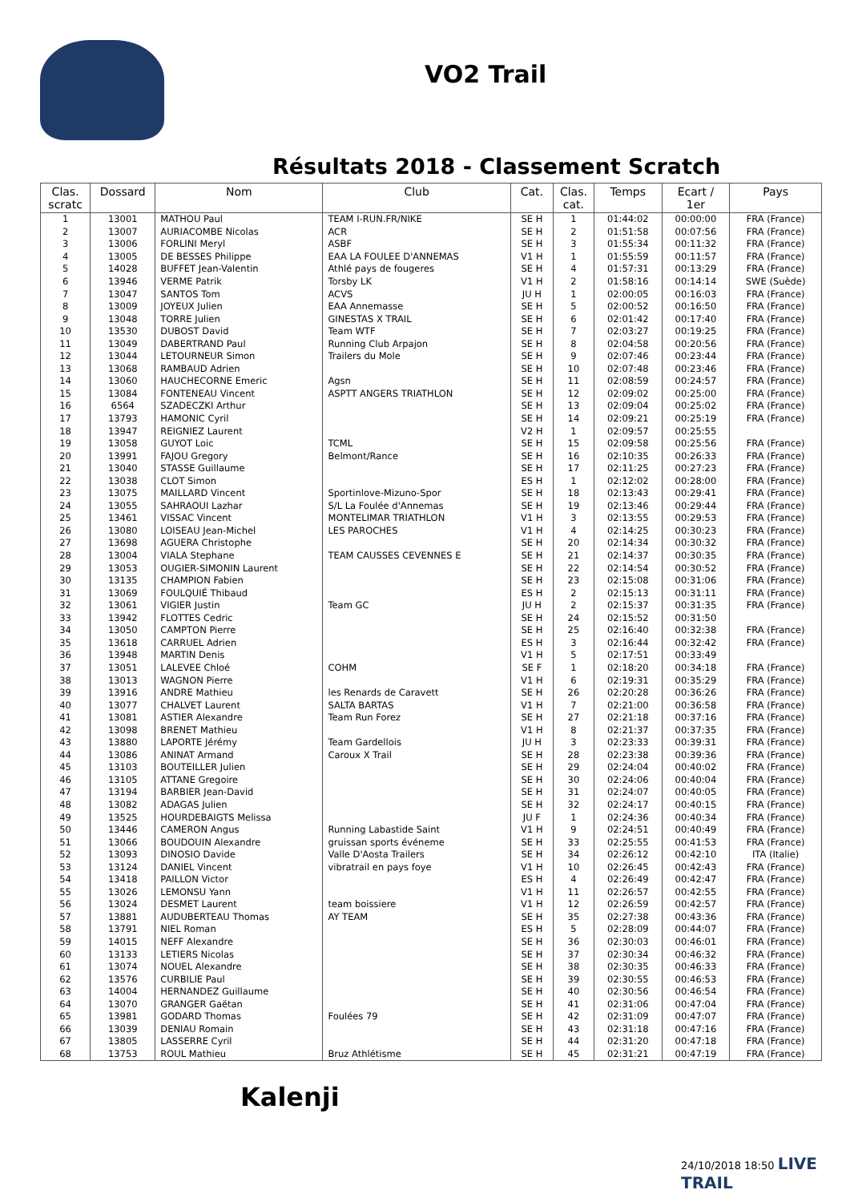VO2 Trail
Résultats 2018 - Classement Scratch
| Clas. scratc | Dossard | Nom | Club | Cat. | Clas. cat. | Temps | Ecart / 1er | Pays |
| --- | --- | --- | --- | --- | --- | --- | --- | --- |
| 1 | 13001 | MATHOU Paul | TEAM I-RUN.FR/NIKE | SE H | 1 | 01:44:02 | 00:00:00 | FRA (France) |
| 2 | 13007 | AURIACOMBE Nicolas | ACR | SE H | 2 | 01:51:58 | 00:07:56 | FRA (France) |
| 3 | 13006 | FORLINI Meryl | ASBF | SE H | 3 | 01:55:34 | 00:11:32 | FRA (France) |
| 4 | 13005 | DE BESSES Philippe | EAA LA FOULEE D'ANNEMAS | V1 H | 1 | 01:55:59 | 00:11:57 | FRA (France) |
| 5 | 14028 | BUFFET Jean-Valentin | Athlé pays de fougeres | SE H | 4 | 01:57:31 | 00:13:29 | FRA (France) |
| 6 | 13946 | VERME Patrik | Torsby LK | V1 H | 2 | 01:58:16 | 00:14:14 | SWE (Suède) |
| 7 | 13047 | SANTOS Tom | ACVS | JU H | 1 | 02:00:05 | 00:16:03 | FRA (France) |
| 8 | 13009 | JOYEUX Julien | EAA Annemasse | SE H | 5 | 02:00:52 | 00:16:50 | FRA (France) |
| 9 | 13048 | TORRE Julien | GINESTAS X TRAIL | SE H | 6 | 02:01:42 | 00:17:40 | FRA (France) |
| 10 | 13530 | DUBOST David | Team WTF | SE H | 7 | 02:03:27 | 00:19:25 | FRA (France) |
| 11 | 13049 | DABERTRAND Paul | Running Club Arpajon | SE H | 8 | 02:04:58 | 00:20:56 | FRA (France) |
| 12 | 13044 | LETOURNEUR Simon | Trailers du Mole | SE H | 9 | 02:07:46 | 00:23:44 | FRA (France) |
| 13 | 13068 | RAMBAUD Adrien | | SE H | 10 | 02:07:48 | 00:23:46 | FRA (France) |
| 14 | 13060 | HAUCHECORNE Emeric | Agsn | SE H | 11 | 02:08:59 | 00:24:57 | FRA (France) |
| 15 | 13084 | FONTENEAU Vincent | ASPTT ANGERS TRIATHLON | SE H | 12 | 02:09:02 | 00:25:00 | FRA (France) |
| 16 | 6564 | SZADECZKI Arthur | | SE H | 13 | 02:09:04 | 00:25:02 | FRA (France) |
| 17 | 13793 | HAMONIC Cyril | | SE H | 14 | 02:09:21 | 00:25:19 | FRA (France) |
| 18 | 13947 | REIGNIEZ Laurent | | V2 H | 1 | 02:09:57 | 00:25:55 | |
| 19 | 13058 | GUYOT Loic | TCML | SE H | 15 | 02:09:58 | 00:25:56 | FRA (France) |
| 20 | 13991 | FAJOU Gregory | Belmont/Rance | SE H | 16 | 02:10:35 | 00:26:33 | FRA (France) |
| 21 | 13040 | STASSE Guillaume | | SE H | 17 | 02:11:25 | 00:27:23 | FRA (France) |
| 22 | 13038 | CLOT Simon | | ES H | 1 | 02:12:02 | 00:28:00 | FRA (France) |
| 23 | 13075 | MAILLARD Vincent | Sportinlove-Mizuno-Spor | SE H | 18 | 02:13:43 | 00:29:41 | FRA (France) |
| 24 | 13055 | SAHRAOUI Lazhar | S/L La Foulée d'Annemas | SE H | 19 | 02:13:46 | 00:29:44 | FRA (France) |
| 25 | 13461 | VISSAC Vincent | MONTELIMAR TRIATHLON | V1 H | 3 | 02:13:55 | 00:29:53 | FRA (France) |
| 26 | 13080 | LOISEAU Jean-Michel | LES PAROCHES | V1 H | 4 | 02:14:25 | 00:30:23 | FRA (France) |
| 27 | 13698 | AGUERA Christophe | | SE H | 20 | 02:14:34 | 00:30:32 | FRA (France) |
| 28 | 13004 | VIALA Stephane | TEAM CAUSSES CEVENNES E | SE H | 21 | 02:14:37 | 00:30:35 | FRA (France) |
| 29 | 13053 | OUGIER-SIMONIN Laurent | | SE H | 22 | 02:14:54 | 00:30:52 | FRA (France) |
| 30 | 13135 | CHAMPION Fabien | | SE H | 23 | 02:15:08 | 00:31:06 | FRA (France) |
| 31 | 13069 | FOULQUIÉ Thibaud | | ES H | 2 | 02:15:13 | 00:31:11 | FRA (France) |
| 32 | 13061 | VIGIER Justin | Team GC | JU H | 2 | 02:15:37 | 00:31:35 | FRA (France) |
| 33 | 13942 | FLOTTES Cedric | | SE H | 24 | 02:15:52 | 00:31:50 | |
| 34 | 13050 | CAMPTON Pierre | | SE H | 25 | 02:16:40 | 00:32:38 | FRA (France) |
| 35 | 13618 | CARRUEL Adrien | | ES H | 3 | 02:16:44 | 00:32:42 | FRA (France) |
| 36 | 13948 | MARTIN Denis | | V1 H | 5 | 02:17:51 | 00:33:49 | |
| 37 | 13051 | LALEVEE Chloé | COHM | SE F | 1 | 02:18:20 | 00:34:18 | FRA (France) |
| 38 | 13013 | WAGNON Pierre | | V1 H | 6 | 02:19:31 | 00:35:29 | FRA (France) |
| 39 | 13916 | ANDRE Mathieu | les Renards de Caravett | SE H | 26 | 02:20:28 | 00:36:26 | FRA (France) |
| 40 | 13077 | CHALVET Laurent | SALTA BARTAS | V1 H | 7 | 02:21:00 | 00:36:58 | FRA (France) |
| 41 | 13081 | ASTIER Alexandre | Team Run Forez | SE H | 27 | 02:21:18 | 00:37:16 | FRA (France) |
| 42 | 13098 | BRENET Mathieu | | V1 H | 8 | 02:21:37 | 00:37:35 | FRA (France) |
| 43 | 13880 | LAPORTE Jérémy | Team Gardellois | JU H | 3 | 02:23:33 | 00:39:31 | FRA (France) |
| 44 | 13086 | ANINAT Armand | Caroux X Trail | SE H | 28 | 02:23:38 | 00:39:36 | FRA (France) |
| 45 | 13103 | BOUTEILLER Julien | | SE H | 29 | 02:24:04 | 00:40:02 | FRA (France) |
| 46 | 13105 | ATTANE Gregoire | | SE H | 30 | 02:24:06 | 00:40:04 | FRA (France) |
| 47 | 13194 | BARBIER Jean-David | | SE H | 31 | 02:24:07 | 00:40:05 | FRA (France) |
| 48 | 13082 | ADAGAS Julien | | SE H | 32 | 02:24:17 | 00:40:15 | FRA (France) |
| 49 | 13525 | HOURDEBAIGTS Melissa | | JU F | 1 | 02:24:36 | 00:40:34 | FRA (France) |
| 50 | 13446 | CAMERON Angus | Running Labastide Saint | V1 H | 9 | 02:24:51 | 00:40:49 | FRA (France) |
| 51 | 13066 | BOUDOUIN Alexandre | gruissan sports événeme | SE H | 33 | 02:25:55 | 00:41:53 | FRA (France) |
| 52 | 13093 | DINOSIO Davide | Valle D'Aosta Trailers | SE H | 34 | 02:26:12 | 00:42:10 | ITA (Italie) |
| 53 | 13124 | DANIEL Vincent | vibratrail en pays foye | V1 H | 10 | 02:26:45 | 00:42:43 | FRA (France) |
| 54 | 13418 | PAILLON Victor | | ES H | 4 | 02:26:49 | 00:42:47 | FRA (France) |
| 55 | 13026 | LEMONSU Yann | | V1 H | 11 | 02:26:57 | 00:42:55 | FRA (France) |
| 56 | 13024 | DESMET Laurent | team boissiere | V1 H | 12 | 02:26:59 | 00:42:57 | FRA (France) |
| 57 | 13881 | AUDUBERTEAU Thomas | AY TEAM | SE H | 35 | 02:27:38 | 00:43:36 | FRA (France) |
| 58 | 13791 | NIEL Roman | | ES H | 5 | 02:28:09 | 00:44:07 | FRA (France) |
| 59 | 14015 | NEFF Alexandre | | SE H | 36 | 02:30:03 | 00:46:01 | FRA (France) |
| 60 | 13133 | LETIERS Nicolas | | SE H | 37 | 02:30:34 | 00:46:32 | FRA (France) |
| 61 | 13074 | NOUEL Alexandre | | SE H | 38 | 02:30:35 | 00:46:33 | FRA (France) |
| 62 | 13576 | CURBILIE Paul | | SE H | 39 | 02:30:55 | 00:46:53 | FRA (France) |
| 63 | 14004 | HERNANDEZ Guillaume | | SE H | 40 | 02:30:56 | 00:46:54 | FRA (France) |
| 64 | 13070 | GRANGER Gaëtan | | SE H | 41 | 02:31:06 | 00:47:04 | FRA (France) |
| 65 | 13981 | GODARD Thomas | Foulées 79 | SE H | 42 | 02:31:09 | 00:47:07 | FRA (France) |
| 66 | 13039 | DENIAU Romain | | SE H | 43 | 02:31:18 | 00:47:16 | FRA (France) |
| 67 | 13805 | LASSERRE Cyril | | SE H | 44 | 02:31:20 | 00:47:18 | FRA (France) |
| 68 | 13753 | ROUL Mathieu | Bruz Athlétisme | SE H | 45 | 02:31:21 | 00:47:19 | FRA (France) |
Kalenji
24/10/2018 18:50 LIVE TRAIL